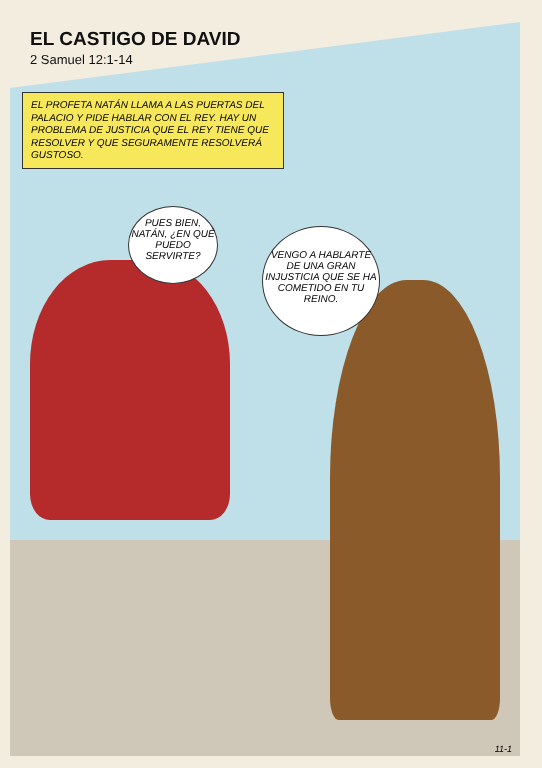EL CASTIGO DE DAVID
2 Samuel 12:1-14
EL PROFETA NATÁN LLAMA A LAS PUERTAS DEL PALACIO Y PIDE HABLAR CON EL REY. HAY UN PROBLEMA DE JUSTICIA QUE EL REY TIENE QUE RESOLVER Y QUE SEGURAMENTE RESOLVERÁ GUSTOSO.
PUES BIEN, NATÁN, ¿EN QUÉ PUEDO SERVIRTE?
VENGO A HABLARTE DE UNA GRAN INJUSTICIA QUE SE HA COMETIDO EN TU REINO.
11-1